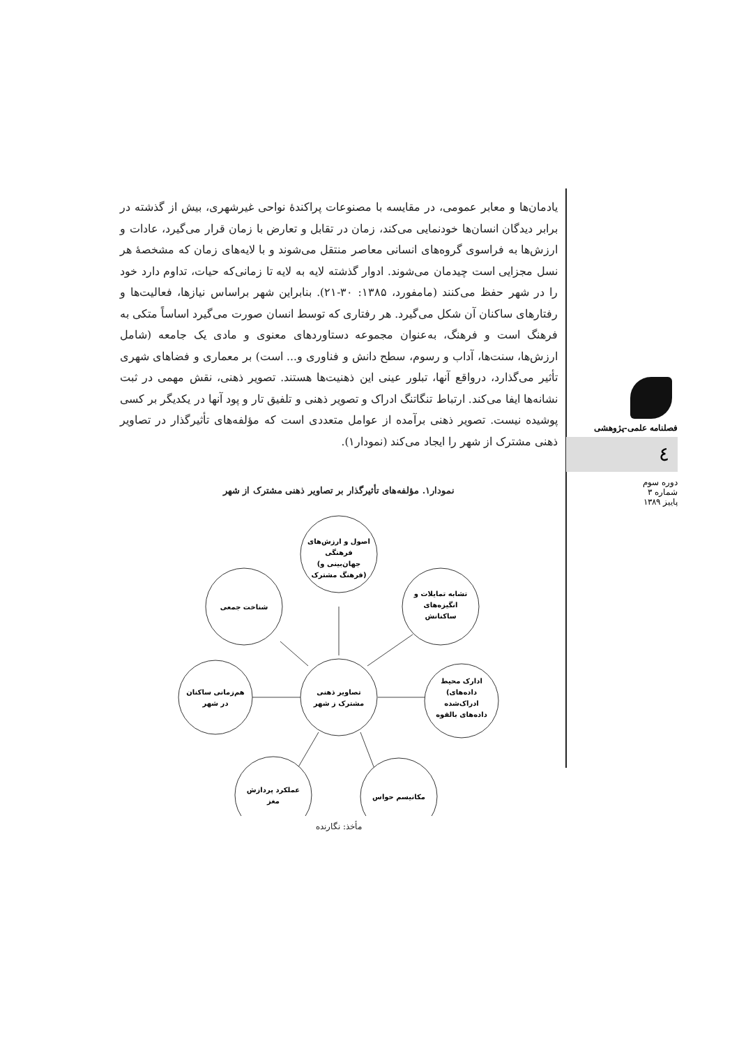یادمان‌ها و معابر عمومی، در مقایسه با مصنوعات پراکندهٔ نواحی غیرشهری، بیش از گذشته در برابر دیدگان انسان‌ها خودنمایی می‌کند، زمان در تقابل و تعارض با زمان قرار می‌گیرد، عادات و ارزش‌ها به فراسوی گروه‌های انسانی معاصر منتقل می‌شوند و با لایه‌های زمان که مشخصهٔ هر نسل مجزایی است چیدمان می‌شوند. ادوار گذشته لایه به لایه تا زمانی‌که حیات، تداوم دارد خود را در شهر حفظ می‌کنند (مامفورد، ۱۳۸۵: ۳۰-۲۱). بنابراین شهر براساس نیازها، فعالیت‌ها و رفتارهای ساکنان آن شکل می‌گیرد. هر رفتاری که توسط انسان صورت می‌گیرد اساساً متکی به فرهنگ است و فرهنگ، به‌عنوان مجموعه دستاوردهای معنوی و مادی یک جامعه (شامل ارزش‌ها، سنت‌ها، آداب و رسوم، سطح دانش و فناوری و... است) بر معماری و فضاهای شهری تأثیر می‌گذارد، درواقع آنها، تبلور عینی این ذهنیت‌ها هستند. تصویر ذهنی، نقش مهمی در ثبت نشانه‌ها ایفا می‌کند. ارتباط تنگاتنگ ادراک و تصویر ذهنی و تلفیق تار و پود آنها در یکدیگر بر کسی پوشیده نیست. تصویر ذهنی برآمده از عوامل متعددی است که مؤلفه‌های تأثیرگذار در تصاویر ذهنی مشترک از شهر را ایجاد می‌کند (نمودار۱).
نمودار۱. مؤلفه‌های تأثیرگذار بر تصاویر ذهنی مشترک از شهر
اصول و ارزش‌های
فرهنگی
(جهان‌بینی و
فرهنگ مشترک)
شناخت جمعی
تشابه تمایلات و
انگیزه‌های
ساکنانش
هم‌زمانی ساکنان
در شهر
تصاویر ذهنی
مشترک ز شهر
ادارک محیط
(داده‌های
ادراک‌شده
داده‌های بالقوه
عملکرد پردازش
مغز
مکانیسم حواس
مأخذ: نگارنده
فصلنامه علمی-پژوهشی
٤
دوره سوم
شماره ۳
پاییز ۱۳۸۹